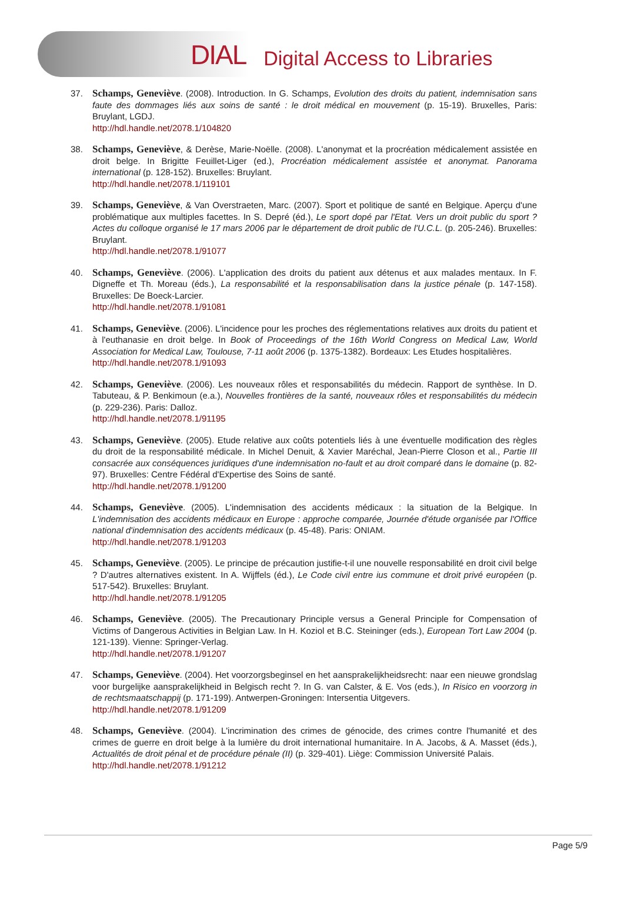DIAL Digital Access to Libraries
37. Schamps, Geneviève. (2008). Introduction. In G. Schamps, Evolution des droits du patient, indemnisation sans faute des dommages liés aux soins de santé : le droit médical en mouvement (p. 15-19). Bruxelles, Paris: Bruylant, LGDJ.
http://hdl.handle.net/2078.1/104820
38. Schamps, Geneviève, & Derèse, Marie-Noëlle. (2008). L'anonymat et la procréation médicalement assistée en droit belge. In Brigitte Feuillet-Liger (ed.), Procréation médicalement assistée et anonymat. Panorama international (p. 128-152). Bruxelles: Bruylant.
http://hdl.handle.net/2078.1/119101
39. Schamps, Geneviève, & Van Overstraeten, Marc. (2007). Sport et politique de santé en Belgique. Aperçu d'une problématique aux multiples facettes. In S. Depré (éd.), Le sport dopé par l'Etat. Vers un droit public du sport ? Actes du colloque organisé le 17 mars 2006 par le département de droit public de l'U.C.L. (p. 205-246). Bruxelles: Bruylant.
http://hdl.handle.net/2078.1/91077
40. Schamps, Geneviève. (2006). L'application des droits du patient aux détenus et aux malades mentaux. In F. Digneffe et Th. Moreau (éds.), La responsabilité et la responsabilisation dans la justice pénale (p. 147-158). Bruxelles: De Boeck-Larcier.
http://hdl.handle.net/2078.1/91081
41. Schamps, Geneviève. (2006). L'incidence pour les proches des réglementations relatives aux droits du patient et à l'euthanasie en droit belge. In Book of Proceedings of the 16th World Congress on Medical Law, World Association for Medical Law, Toulouse, 7-11 août 2006 (p. 1375-1382). Bordeaux: Les Etudes hospitalières.
http://hdl.handle.net/2078.1/91093
42. Schamps, Geneviève. (2006). Les nouveaux rôles et responsabilités du médecin. Rapport de synthèse. In D. Tabuteau, & P. Benkimoun (e.a.), Nouvelles frontières de la santé, nouveaux rôles et responsabilités du médecin (p. 229-236). Paris: Dalloz.
http://hdl.handle.net/2078.1/91195
43. Schamps, Geneviève. (2005). Etude relative aux coûts potentiels liés à une éventuelle modification des règles du droit de la responsabilité médicale. In Michel Denuit, & Xavier Maréchal, Jean-Pierre Closon et al., Partie III consacrée aux conséquences juridiques d'une indemnisation no-fault et au droit comparé dans le domaine (p. 82-97). Bruxelles: Centre Fédéral d'Expertise des Soins de santé.
http://hdl.handle.net/2078.1/91200
44. Schamps, Geneviève. (2005). L'indemnisation des accidents médicaux : la situation de la Belgique. In L'indemnisation des accidents médicaux en Europe : approche comparée, Journée d'étude organisée par l'Office national d'indemnisation des accidents médicaux (p. 45-48). Paris: ONIAM.
http://hdl.handle.net/2078.1/91203
45. Schamps, Geneviève. (2005). Le principe de précaution justifie-t-il une nouvelle responsabilité en droit civil belge ? D'autres alternatives existent. In A. Wijffels (éd.), Le Code civil entre ius commune et droit privé européen (p. 517-542). Bruxelles: Bruylant.
http://hdl.handle.net/2078.1/91205
46. Schamps, Geneviève. (2005). The Precautionary Principle versus a General Principle for Compensation of Victims of Dangerous Activities in Belgian Law. In H. Koziol et B.C. Steininger (eds.), European Tort Law 2004 (p. 121-139). Vienne: Springer-Verlag.
http://hdl.handle.net/2078.1/91207
47. Schamps, Geneviève. (2004). Het voorzorgsbeginsel en het aansprakelijkheidsrecht: naar een nieuwe grondslag voor burgelijke aansprakelijkheid in Belgisch recht ?. In G. van Calster, & E. Vos (eds.), In Risico en voorzorg in de rechtsmaatschappij (p. 171-199). Antwerpen-Groningen: Intersentia Uitgevers.
http://hdl.handle.net/2078.1/91209
48. Schamps, Geneviève. (2004). L'incrimination des crimes de génocide, des crimes contre l'humanité et des crimes de guerre en droit belge à la lumière du droit international humanitaire. In A. Jacobs, & A. Masset (éds.), Actualités de droit pénal et de procédure pénale (II) (p. 329-401). Liège: Commission Université Palais.
http://hdl.handle.net/2078.1/91212
Page 5/9